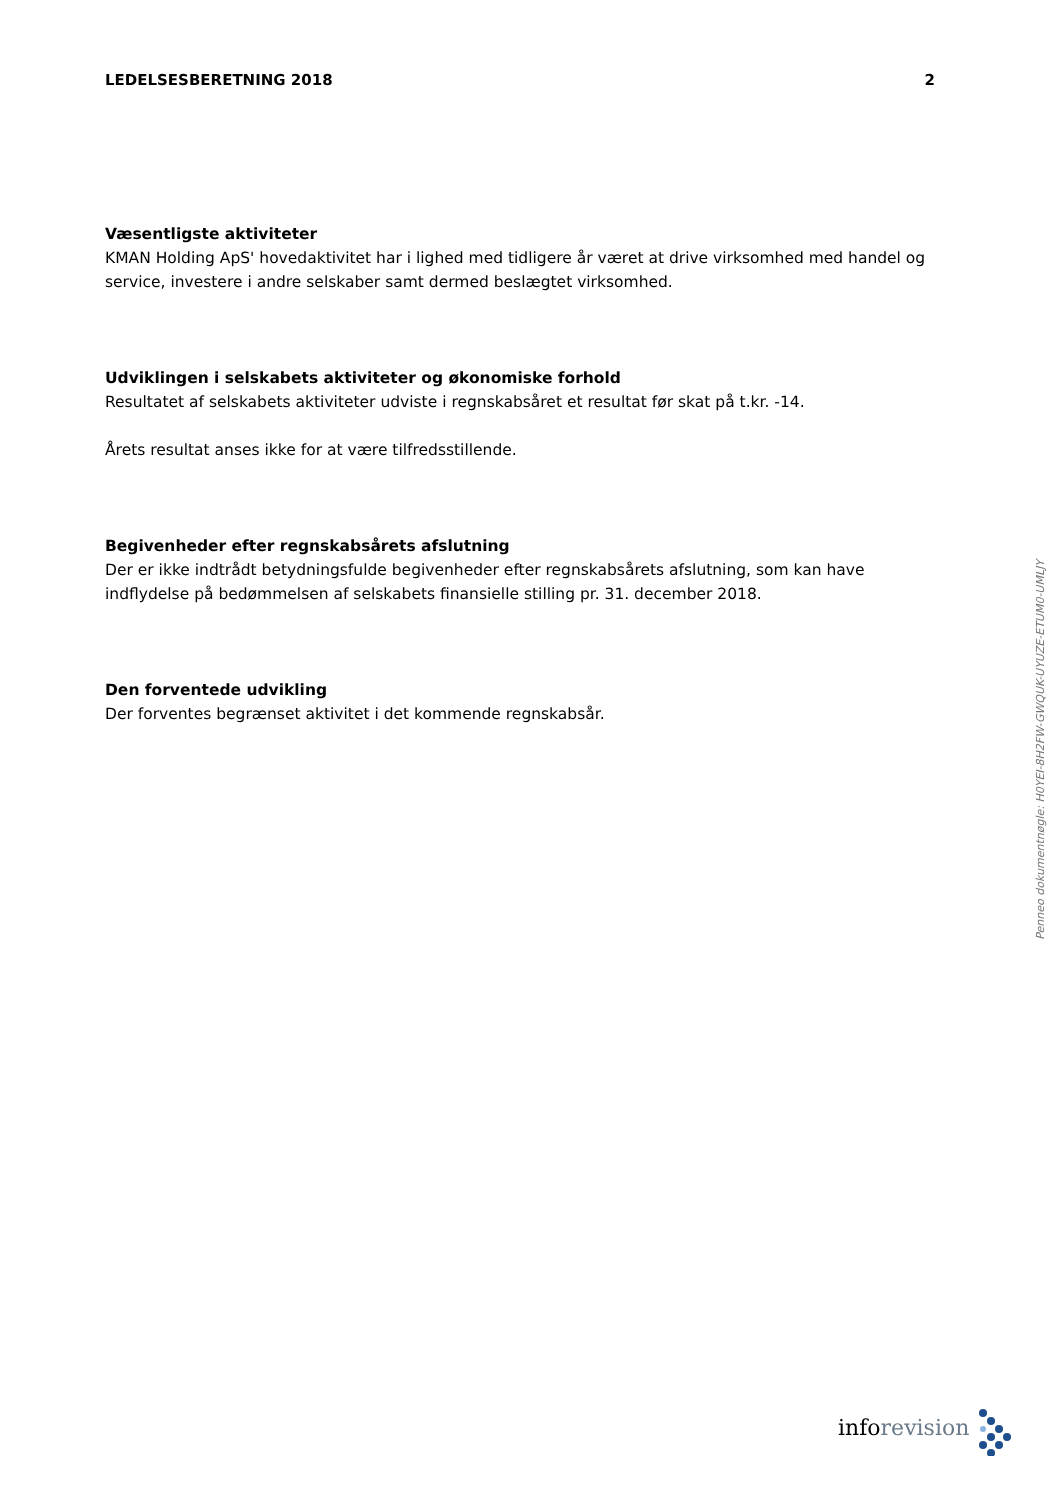LEDELSESBERETNING 2018 2
Væsentligste aktiviteter
KMAN Holding ApS' hovedaktivitet har i lighed med tidligere år været at drive virksomhed med handel og service, investere i andre selskaber samt dermed beslægtet virksomhed.
Udviklingen i selskabets aktiviteter og økonomiske forhold
Resultatet af selskabets aktiviteter udviste i regnskabsåret et resultat før skat på t.kr. -14.
Årets resultat anses ikke for at være tilfredsstillende.
Begivenheder efter regnskabsårets afslutning
Der er ikke indtrådt betydningsfulde begivenheder efter regnskabsårets afslutning, som kan have indflydelse på bedømmelsen af selskabets finansielle stilling pr. 31. december 2018.
Den forventede udvikling
Der forventes begrænset aktivitet i det kommende regnskabsår.
Penneo dokumentnøgle: H0YEI-8H2FW-GWQUK-UYUZE-ETUM0-UMLJY
info revision